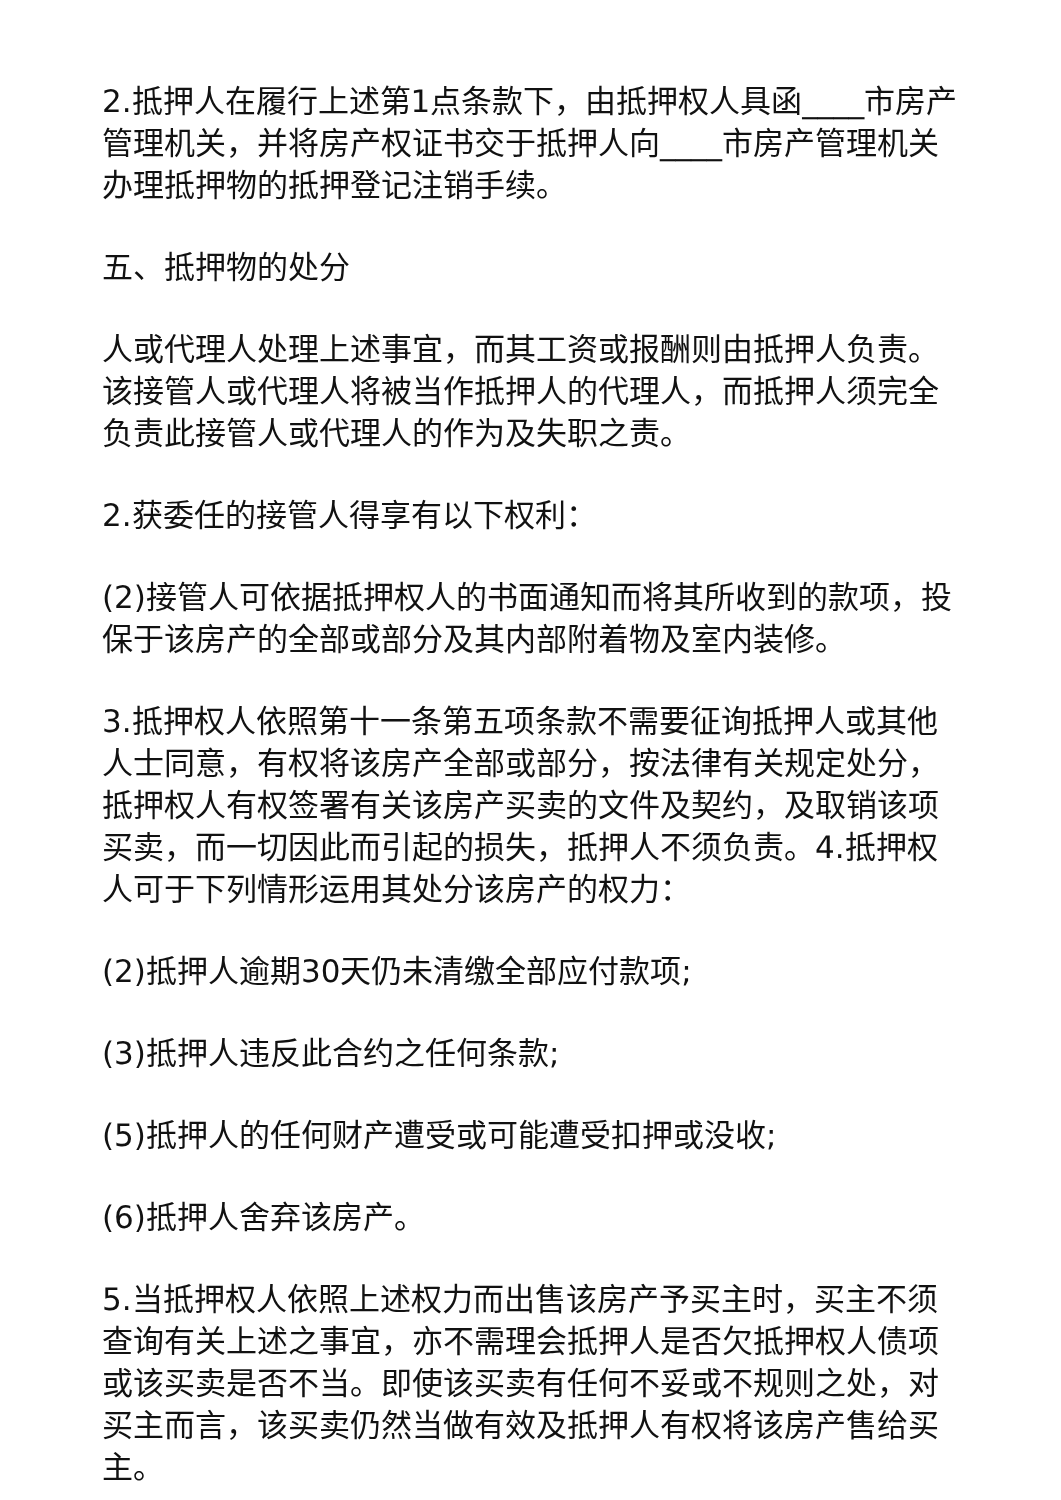2.抵押人在履行上述第1点条款下，由抵押权人具函____市房产管理机关，并将房产权证书交于抵押人向____市房产管理机关办理抵押物的抵押登记注销手续。
五、抵押物的处分
人或代理人处理上述事宜，而其工资或报酬则由抵押人负责。该接管人或代理人将被当作抵押人的代理人，而抵押人须完全负责此接管人或代理人的作为及失职之责。
2.获委任的接管人得享有以下权利：
(2)接管人可依据抵押权人的书面通知而将其所收到的款项，投保于该房产的全部或部分及其内部附着物及室内装修。
3.抵押权人依照第十一条第五项条款不需要征询抵押人或其他人士同意，有权将该房产全部或部分，按法律有关规定处分，抵押权人有权签署有关该房产买卖的文件及契约，及取销该项买卖，而一切因此而引起的损失，抵押人不须负责。4.抵押权人可于下列情形运用其处分该房产的权力：
(2)抵押人逾期30天仍未清缴全部应付款项;
(3)抵押人违反此合约之任何条款;
(5)抵押人的任何财产遭受或可能遭受扣押或没收;
(6)抵押人舍弃该房产。
5.当抵押权人依照上述权力而出售该房产予买主时，买主不须查询有关上述之事宜，亦不需理会抵押人是否欠抵押权人债项或该买卖是否不当。即使该买卖有任何不妥或不规则之处，对买主而言，该买卖仍然当做有效及抵押人有权将该房产售给买主。